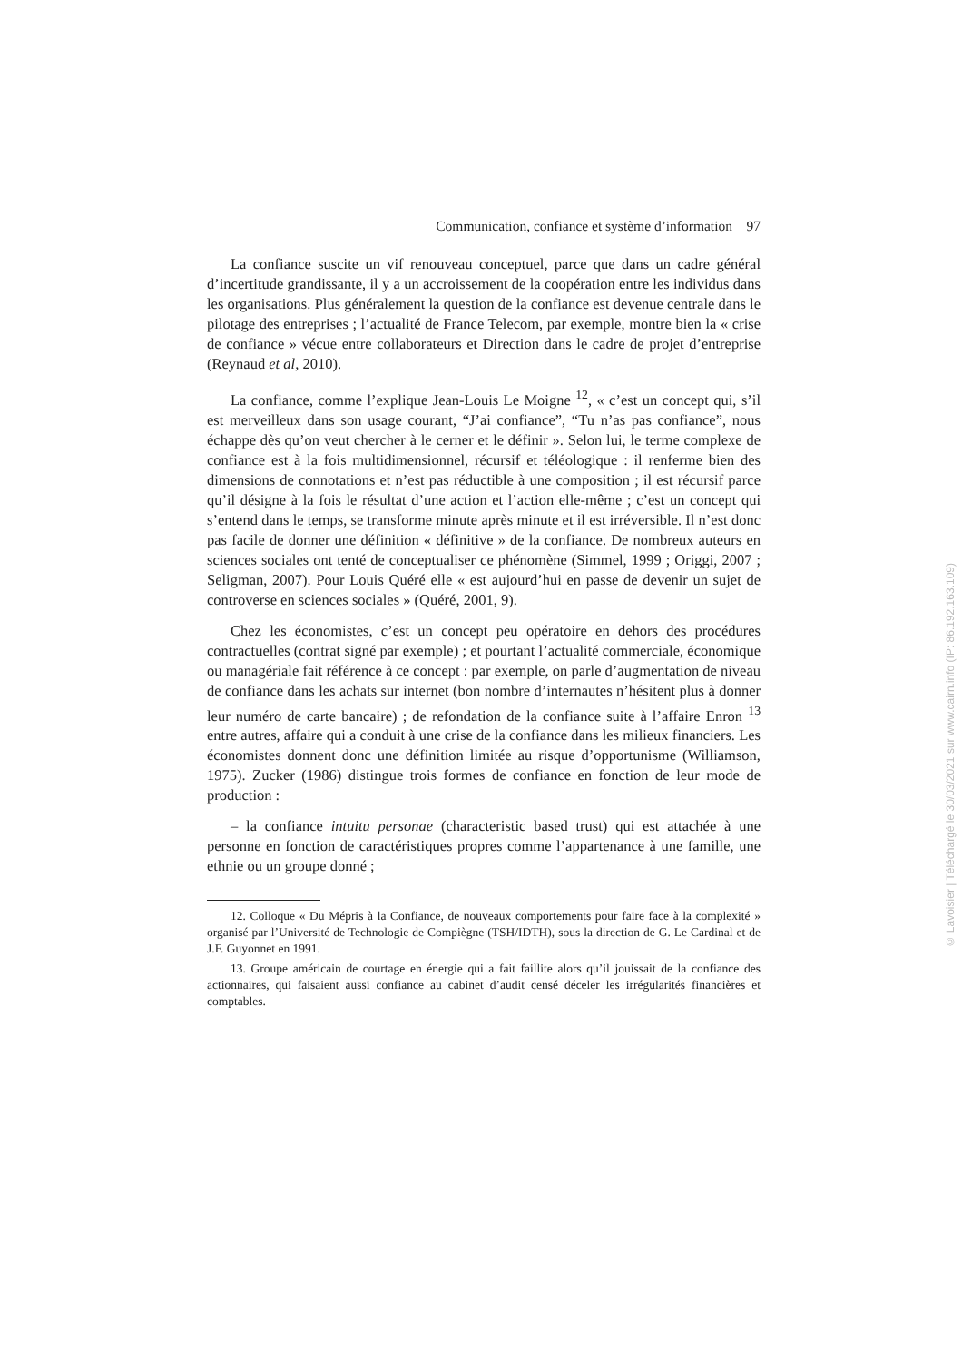Communication, confiance et système d’information 97
La confiance suscite un vif renouveau conceptuel, parce que dans un cadre général d’incertitude grandissante, il y a un accroissement de la coopération entre les individus dans les organisations. Plus généralement la question de la confiance est devenue centrale dans le pilotage des entreprises ; l’actualité de France Telecom, par exemple, montre bien la « crise de confiance » vécue entre collaborateurs et Direction dans le cadre de projet d’entreprise (Reynaud et al, 2010).
La confiance, comme l’explique Jean-Louis Le Moigne <sup>12</sup>, « c’est un concept qui, s’il est merveilleux dans son usage courant, “J’ai confiance”, “Tu n’as pas confiance”, nous échappe dès qu’on veut chercher à le cerner et le définir ». Selon lui, le terme complexe de confiance est à la fois multidimensionnel, récursif et téléologique : il renferme bien des dimensions de connotations et n’est pas réductible à une composition ; il est récursif parce qu’il désigne à la fois le résultat d’une action et l’action elle-même ; c’est un concept qui s’entend dans le temps, se transforme minute après minute et il est irréversible. Il n’est donc pas facile de donner une définition « définitive » de la confiance. De nombreux auteurs en sciences sociales ont tenté de conceptualiser ce phénomène (Simmel, 1999 ; Origgi, 2007 ; Seligman, 2007). Pour Louis Quéré elle « est aujourd’hui en passe de devenir un sujet de controverse en sciences sociales » (Quéré, 2001, 9).
Chez les économistes, c’est un concept peu opératoire en dehors des procédures contractuelles (contrat signé par exemple) ; et pourtant l’actualité commerciale, économique ou managériale fait référence à ce concept : par exemple, on parle d’augmentation de niveau de confiance dans les achats sur internet (bon nombre d’internautes n’hésitent plus à donner leur numéro de carte bancaire) ; de refondation de la confiance suite à l’affaire Enron <sup>13</sup> entre autres, affaire qui a conduit à une crise de la confiance dans les milieux financiers. Les économistes donnent donc une définition limitée au risque d’opportunisme (Williamson, 1975). Zucker (1986) distingue trois formes de confiance en fonction de leur mode de production :
– la confiance intuitu personae (characteristic based trust) qui est attachée à une personne en fonction de caractéristiques propres comme l’appartenance à une famille, une ethnie ou un groupe donné ;
12. Colloque « Du Mépris à la Confiance, de nouveaux comportements pour faire face à la complexité » organisé par l’Université de Technologie de Compiègne (TSH/IDTH), sous la direction de G. Le Cardinal et de J.F. Guyonnet en 1991.
13. Groupe américain de courtage en énergie qui a fait faillite alors qu’il jouissait de la confiance des actionnaires, qui faisaient aussi confiance au cabinet d’audit censé déceler les irrégularités financières et comptables.
© Lavoisier | Téléchargé le 30/03/2021 sur www.cairn.info (IP: 86.192.163.109)